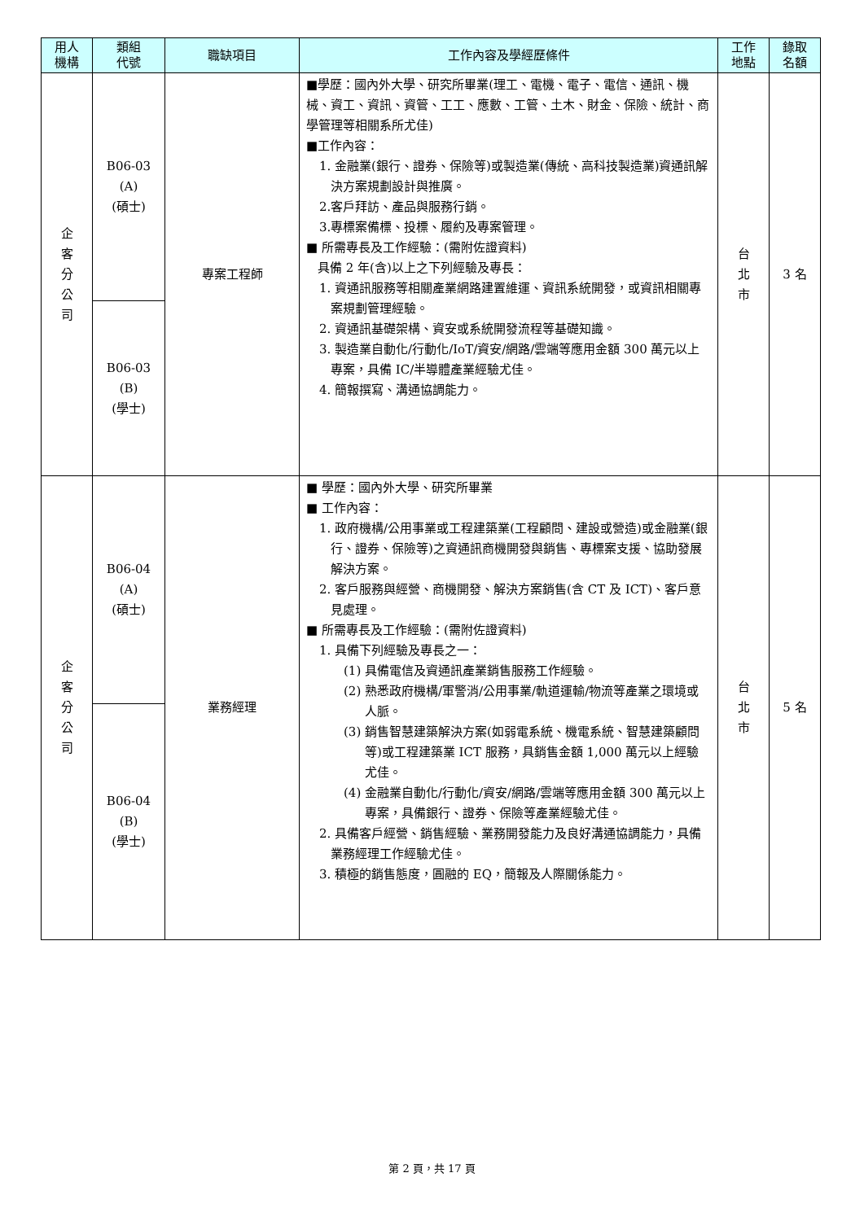| 用人 機構 | 類組 代號 | 職缺項目 | 工作內容及學經歷條件 | 工作 地點 | 錄取 名額 |
| --- | --- | --- | --- | --- | --- |
| 企 客 分 公 司 | B06-03 (A) (碩士) | 專案工程師 | ■學歷：國內外大學、研究所畢業(理工、電機、電子、電信、通訊、機械、資工、資訊、資管、工工、應數、工管、土木、財金、保險、統計、商學管理等相關系所尤佳) ■工作內容： 1. 金融業(銀行、證券、保險等)或製造業(傳統、高科技製造業)資通訊解決方案規劃設計與推廣。 2.客戶拜訪、產品與服務行銷。 3.專標案備標、投標、履約及專案管理。 ■ 所需專長及工作經驗：(需附佐證資料) 具備 2 年(含)以上之下列經驗及專長： 1. 資通訊服務等相關產業網路建置維運、資訊系統開發，或資訊相關專案規劃管理經驗。 2. 資通訊基礎架構、資安或系統開發流程等基礎知識。 3. 製造業自動化/行動化/IoT/資安/網路/雲端等應用金額 300 萬元以上專案，具備 IC/半導體產業經驗尤佳。 4. 簡報撰寫、溝通協調能力。 | 台 北 市 | 3 名 |
| | B06-03 (B) (學士) | | | | |
| 企 客 分 公 司 | B06-04 (A) (碩士) | 業務經理 | ■ 學歷：國內外大學、研究所畢業 ■ 工作內容： 1. 政府機構/公用事業或工程建築業(工程顧問、建設或營造)或金融業(銀行、證券、保險等)之資通訊商機開發與銷售、專標案支援、協助發展解決方案。 2. 客戶服務與經營、商機開發、解決方案銷售(含 CT 及 ICT)、客戶意見處理。 ■ 所需專長及工作經驗：(需附佐證資料) 1. 具備下列經驗及專長之一： (1) 具備電信及資通訊產業銷售服務工作經驗。 (2) 熟悉政府機構/軍警消/公用事業/軌道運輸/物流等產業之環境或人脈。 (3) 銷售智慧建築解決方案(如弱電系統、機電系統、智慧建築顧問等)或工程建築業 ICT 服務，具銷售金額 1,000 萬元以上經驗尤佳。 (4) 金融業自動化/行動化/資安/網路/雲端等應用金額 300 萬元以上專案，具備銀行、證券、保險等產業經驗尤佳。 2. 具備客戶經營、銷售經驗、業務開發能力及良好溝通協調能力，具備業務經理工作經驗尤佳。 3. 積極的銷售態度，圓融的 EQ，簡報及人際關係能力。 | 台 北 市 | 5 名 |
| | B06-04 (B) (學士) | | | | |
第 2 頁，共 17 頁